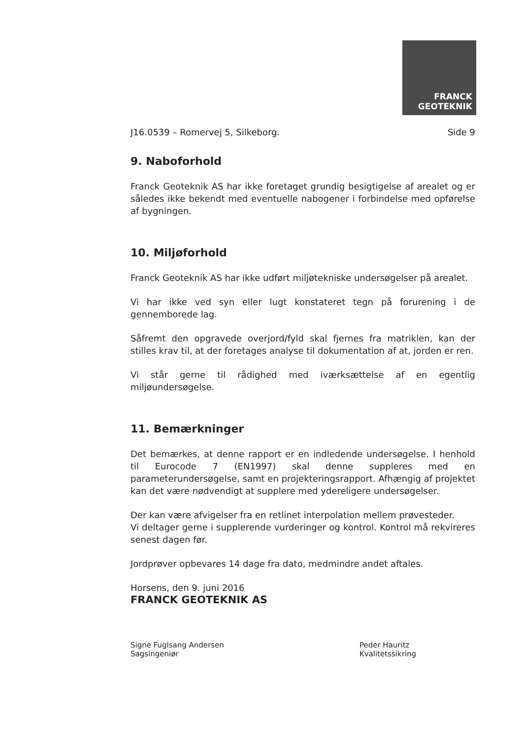FRANCK
GEOTEKNIK
J16.0539 – Romervej 5, Silkeborg. Side 9
9. Naboforhold
Franck Geoteknik AS har ikke foretaget grundig besigtigelse af arealet og er således ikke bekendt med eventuelle nabogener i forbindelse med opførelse af bygningen.
10. Miljøforhold
Franck Geoteknik AS har ikke udført miljøtekniske undersøgelser på arealet.
Vi har ikke ved syn eller lugt konstateret tegn på forurening i de gennemborede lag.
Såfremt den opgravede overjord/fyld skal fjernes fra matriklen, kan der stilles krav til, at der foretages analyse til dokumentation af at, jorden er ren.
Vi står gerne til rådighed med iværksættelse af en egentlig miljøundersøgelse.
11. Bemærkninger
Det bemærkes, at denne rapport er en indledende undersøgelse. I henhold til Eurocode 7 (EN1997) skal denne suppleres med en parameterundersøgelse, samt en projekteringsrapport. Afhængig af projektet kan det være nødvendigt at supplere med ydereligere undersøgelser.
Der kan være afvigelser fra en retlinet interpolation mellem prøvesteder.
Vi deltager gerne i supplerende vurderinger og kontrol. Kontrol må rekvireres senest dagen før.
Jordprøver opbevares 14 dage fra dato, medmindre andet aftales.
Horsens, den 9. juni 2016
FRANCK GEOTEKNIK AS
Signe Fuglsang Andersen
Sagsingeniør
Peder Hauritz
Kvalitetssikring